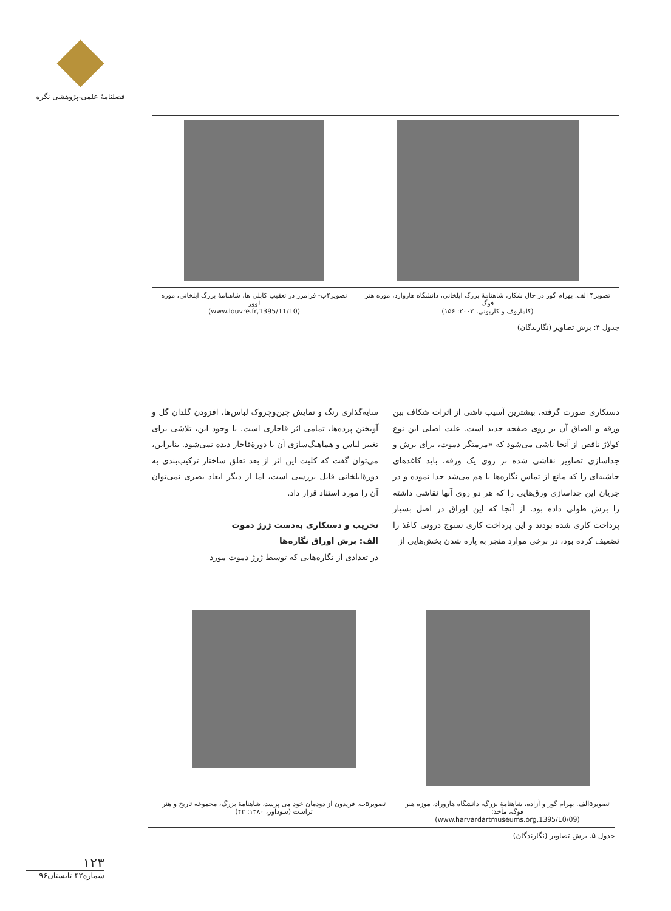فصلنامۀ علمی-پژوهشی نگره
| تصویر۴ الف. بهرام گور در حال شکار، شاهنامۀ بزرگ ایلخانی، دانشگاه هاروارد، موزه هنر فوگ (کاماروف و کاربونی، ۲۰۰۲: ۱۵۶) | تصویر۴ب- فرامرز در تعقیب کابلی ها، شاهنامۀ بزرگ ایلخانی، موزه لوور (www.louvre.fr,1395/11/10) |
جدول ۴: برش تصاویر (نگارندگان)
سایه‌گذاری رنگ و نمایش چین‌وچروک لباس‌ها، افزودن گلدان گل و آویختن پرده‌ها، تمامی اثر قاجاری است. با وجود این، تلاشی برای تغییر لباس و هماهنگ‌سازی آن با دورۀقاجار دیده نمی‌شود. بنابراین، می‌توان گفت که کلیت این اثر از بعد تعلق ساختار ترکیب‌بندی به دورۀایلخانی قابل بررسی است، اما از دیگر ابعاد بصری نمی‌توان آن را مورد استناد قرار داد.
تخریب و دستکاری به‌دست ژرژ دموت
الف: برش اوراق نگاره‌ها
در تعدادی از نگاره‌هایی که توسط ژرژ دموت مورد
دستکاری صورت گرفته، بیشترین آسیب ناشی از اثرات شکاف بین ورقه و الصاق آن بر روی صفحه جدید است. علت اصلی این نوع کولاژ ناقص از آنجا ناشی می‌شود که «مرمتگر دموت، برای برش و جداسازی تصاویر نقاشی شده بر روی یک ورقه، باید کاغذهای حاشیه‌ای را که مانع از تماس نگاره‌ها با هم می‌شد جدا نموده و در جریان این جداسازی ورق‌هایی را که هر دو روی آنها نقاشی داشته را برش طولی داده بود. از آنجا که این اوراق در اصل بسیار پرداخت کاری شده بودند و این پرداخت کاری نسوج درونی کاغذ را تضعیف کرده بود، در برخی موارد منجر به پاره شدن بخش‌هایی از
| تصویر۵الف. بهرام گور و آزاده، شاهنامۀ بزرگ، دانشگاه هاروراد، موزه هنر فوگ، مأخذ: (www.harvardartmuseums.org,1395/10/09) | تصویر۵ب. فریدون از دودمان خود می پرسد، شاهنامۀ بزرگ، مجموعه تاریخ و هنر تراست (سودآور، ۱۳۸۰: ۴۲) |
جدول ۵. برش تصاویر (نگارندگان)
۱۲۳
شماره۴۲ تابستان۹۶